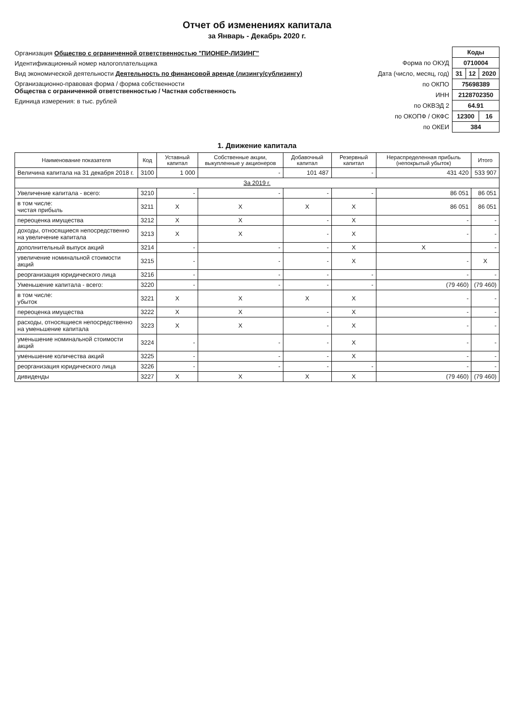Отчет об изменениях капитала
за Январь - Декабрь 2020 г.
Организация Общество с ограниченной ответственностью "ПИОНЕР-ЛИЗИНГ"
Идентификационный номер налогоплательщика
Вид экономической деятельности Деятельность по финансовой аренде (лизингу/сублизингу)
Организационно-правовая форма / форма собственности
Общества с ограниченной ответственностью / Частная собственность
Единица измерения: в тыс. рублей
| | Коды | | |
| Форма по ОКУД | 0710004 | | |
| Дата (число, месяц, год) | 31 | 12 | 2020 |
| по ОКПО | 75698389 | | |
| ИНН | 2128702350 | | |
| по ОКВЭД 2 | 64.91 | | |
| по ОКОПФ / ОКФС | 12300 | | 16 |
| по ОКЕИ | 384 | | |
1. Движение капитала
| Наименование показателя | Код | Уставный капитал | Собственные акции, выкупленные у акционеров | Добавочный капитал | Резервный капитал | Нераспределенная прибыль (непокрытый убыток) | Итого |
| --- | --- | --- | --- | --- | --- | --- | --- |
| Величина капитала на 31 декабря 2018 г. | 3100 | 1 000 | - | 101 487 | - | 431 420 | 533 907 |
| За 2019 г. | | | | | | | |
| Увеличение капитала - всего: | 3210 | - | - | - | - | 86 051 | 86 051 |
| в том числе: чистая прибыль | 3211 | X | X | X | X | 86 051 | 86 051 |
| переоценка имущества | 3212 | X | X | - | X | - | - |
| доходы, относящиеся непосредственно на увеличение капитала | 3213 | X | X | - | X | - | - |
| дополнительный выпуск акций | 3214 | - | - | - | X | X | - |
| увеличение номинальной стоимости акций | 3215 | - | - | - | X | - | X |
| реорганизация юридического лица | 3216 | - | - | - | - | - | - |
| Уменьшение капитала - всего: | 3220 | - | - | - | - | (79 460) | (79 460) |
| в том числе: убыток | 3221 | X | X | X | X | - | - |
| переоценка имущества | 3222 | X | X | - | X | - | - |
| расходы, относящиеся непосредственно на уменьшение капитала | 3223 | X | X | - | X | - | - |
| уменьшение номинальной стоимости акций | 3224 | - | - | - | X | - | - |
| уменьшение количества акций | 3225 | - | - | - | X | - | - |
| реорганизация юридического лица | 3226 | - | - | - | - | - | - |
| дивиденды | 3227 | X | X | X | X | (79 460) | (79 460) |